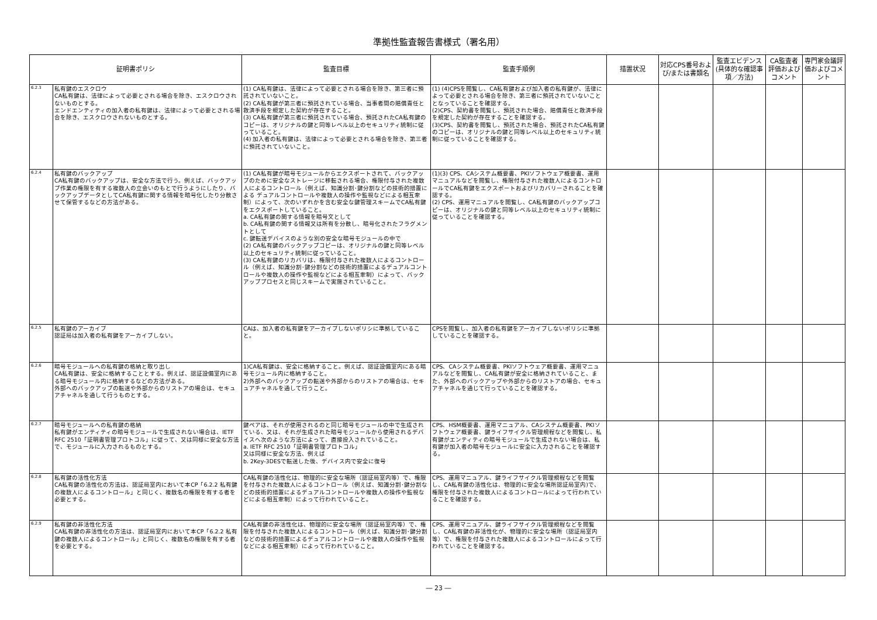準拠性監査報告書様式（署名用）
| 証明書ポリシ | | 監査目標 | 監査手順例 | 措置状況 | 対応CPS番号および/または書類名 | 監査エビデンス(具体的な確認事項／方法) | CA監査者評価およびコメント | 専門家会議評価およびコメント |
| --- | --- | --- | --- | --- | --- | --- | --- | --- |
| 6.2.3 | 私有鍵のエスクロウ CA私有鍵は、法律によって必要とされる場合を除き、エスクロウされないものとする。 エンドエンティティの加入者の私有鍵は、法律によって必要とされる場合を除き、エスクロウされないものとする。 | (1) CA私有鍵は、法律によって必要とされる場合を除き、第三者に預託されていないこと。 (2) CA私有鍵が第三者に預託されている場合、当事者間の賠償責任と救済手段を規定した契約が存在すること。 (3) CA私有鍵が第三者に預託されている場合、預託されたCA私有鍵のコピーは、オリジナルの鍵と同等レベル以上のセキュリティ統制に従っていること。 (4) 加入者の私有鍵は、法律によって必要とされる場合を除き、第三者に預託されていないこと。 | (1) (4)CPSを閲覧し、CA私有鍵および加入者の私有鍵が、法律によって必要とされる場合を除き、第三者に預託されていないこととなっていることを確認する。 (2)CPS、契約書を閲覧し、預託された場合、賠償責任と救済手段を規定した契約が存在することを確認する。 (3)CPS、契約書を閲覧し、預託された場合、預託されたCA私有鍵のコピーは、オリジナルの鍵と同等レベル以上のセキュリティ統制に従っていることを確認する。 | | | | | |
| 6.2.4 | 私有鍵のバックアップ CA私有鍵のバックアップは、安全な方法で行う。例えば、バックアップ作業の権限を有する複数人の立会いのもとで行うようにしたり、バックアップデータとしてCA私有鍵に関する情報を暗号化したり分散させて保管するなどの方法がある。 | (1) CA私有鍵が暗号モジュールからエクスポートされて、バックアップのために安全なストレージに移転される場合、権限付与された複数人によるコントロール（例えば、知識分割･鍵分割などの技術的措置による デュアルコントロールや複数人の操作や監視などによる相互牽制）によって、次のいずれかを含む安全な鍵管理スキームでCA私有鍵をエクスポートしていること。 a. CA私有鍵の関する情報を暗号文として b. CA私有鍵の関する情報又は所有を分散し、暗号化されたフラグメントとして c. 鍵転送デバイスのような別の安全な暗号モジュールの中で (2) CA私有鍵のバックアップコピーは、オリジナルの鍵と同等レベル以上のセキュリティ統制に従っていること。 (3) CA私有鍵のリカバリは、権限付与された複数人によるコントロール（例えば、知識分割･鍵分割などの技術的措置によるデュアルコントロールや複数人の操作や監視などによる相互牽制）によって、バックアッププロセスと同じスキームで実施されていること。 | (1)(3) CPS、CAシステム概要書、PKIソフトウェア概要書、運用マニュアルなどを閲覧し、権限付与された複数人によるコントロールでCA私有鍵をエクスポートおよびリカバリーされることを確認する。 (2) CPS、運用マニュアルを閲覧し、CA私有鍵のバックアップコピーは、オリジナルの鍵と同等レベル以上のセキュリティ統制に従っていることを確認する。 | | | | | |
| 6.2.5 | 私有鍵のアーカイブ 認証局は加入者の私有鍵をアーカイブしない。 | CAは、加入者の私有鍵をアーカイブしないポリシに準拠していること。 | CPSを閲覧し、加入者の私有鍵をアーカイブしないポリシに準拠していることを確認する。 | | | | | |
| 6.2.6 | 暗号モジュールへの私有鍵の格納と取り出し CA私有鍵は、安全に格納することとする。例えば、認証設備室内にある暗号モジュール内に格納するなどの方法がある。 外部へのバックアップの転送や外部からのリストアの場合は、セキュアチャネルを通して行うものとする。 | 1)CA私有鍵は、安全に格納すること。例えば、認証設備室内にある暗号モジュール内に格納すること。 2)外部へのバックアップの転送や外部からのリストアの場合は、セキュアチャネルを通して行うこと。 | CPS、CAシステム概要書、PKIソフトウェア概要書、運用マニュアルなどを閲覧し、CA私有鍵が安全に格納されていること、また、外部へのバックアップや外部からのリストアの場合、セキュアチャネルを通じて行っていることを確認する。 | | | | | |
| 6.2.7 | 暗号モジュールへの私有鍵の格納 私有鍵がエンティティの暗号モジュールで生成されない場合は、IETF RFC 2510「証明書管理プロトコル」に従って、又は同様に安全な方法で、モジュールに入力されるものとする。 | 鍵ペアは、それが使用されるのと同じ暗号モジュールの中で生成されている、又は、それが生成された暗号モジュールから使用されるデバイスへ次のような方法によって、直接投入されていること。 a. IETF RFC 2510「証明書管理プロトコル」 又は同様に安全な方法、例えば b. 2Key-3DESで転送した後、デバイス内で安全に復号 | CPS、HSM概要書、運用マニュアル、CAシステム概要書、PKIソフトウェア概要書、鍵ライフサイクル管理規程などを閲覧し、私有鍵がエンティティの暗号モジュールで生成されない場合は、私有鍵が加入者の暗号モジュールに安全に入力されることを確認する。 | | | | | |
| 6.2.8 | 私有鍵の活性化方法 CA私有鍵の活性化の方法は、認証局室内において本CP「6.2.2 私有鍵の複数人によるコントロール」と同じく、複数名の権限を有する者を必要とする。 | CA私有鍵の活性化は、物理的に安全な場所（認証局室内等）で、権限を付与された複数人によるコントロール（例えば、知識分割･鍵分割などの技術的措置によるデュアルコントロールや複数人の操作や監視などによる相互牽制）によって行われていること。 | CPS、運用マニュアル、鍵ライフサイクル管理規程などを閲覧し、CA私有鍵の活性化は、物理的に安全な場所認証局室内)で、権限を付与された複数人によるコントロールによって行われていることを確認する。 | | | | | |
| 6.2.9 | 私有鍵の非活性化方法 CA私有鍵の非活性化の方法は、認証局室内において本CP「6.2.2 私有鍵の複数人によるコントロール」と同じく、複数名の権限を有する者を必要とする。 | CA私有鍵の非活性化は、物理的に安全な場所（認証局室内等）で、権限を付与された複数人によるコントロール（例えば、知識分割･鍵分割などの技術的措置によるデュアルコントロールや複数人の操作や監視などによる相互牽制）によって行われていること。 | CPS、運用マニュアル、鍵ライフサイクル管理規程などを閲覧し、CA私有鍵の非活性化が、物理的に安全な場所（認証局室内等）で、権限を付与された複数人によるコントロールによって行われていることを確認する。 | | | | | |
― 23 ―